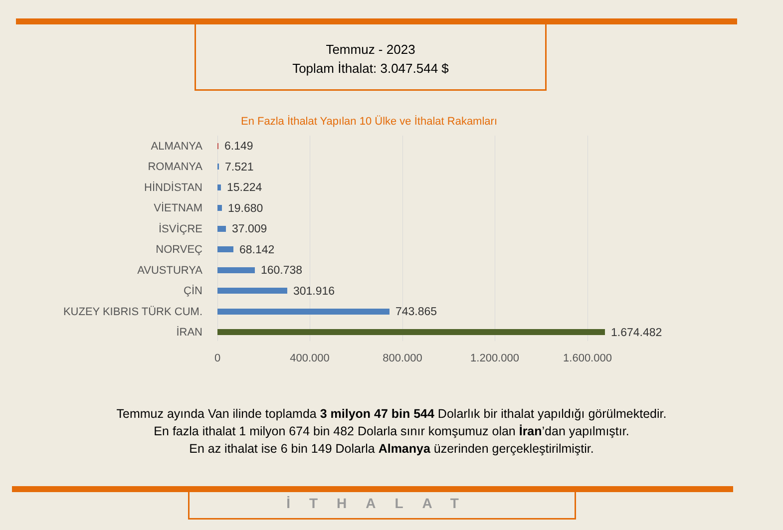Temmuz - 2023
Toplam İthalat: 3.047.544 $
En Fazla İthalat Yapılan 10 Ülke ve İthalat Rakamları
ALMANYA 6.149
ROMANYA 7.521
HİNDİSTAN 15.224
VİETNAM 19.680
İSVİÇRE 37.009
NORVEÇ 68.142
AVUSTURYA 160.738
ÇİN 301.916
KUZEY KIBRIS TÜRK CUM. 743.865
İRAN 1.674.482
0 400.000 800.000 1.200.000 1.600.000
Temmuz ayında Van ilinde toplamda 3 milyon 47 bin 544 Dolarlık bir ithalat yapıldığı görülmektedir.
En fazla ithalat 1 milyon 674 bin 482 Dolarla sınır komşumuz olan İran’dan yapılmıştır.
En az ithalat ise 6 bin 149 Dolarla Almanya üzerinden gerçekleştirilmiştir.
İTHALAT